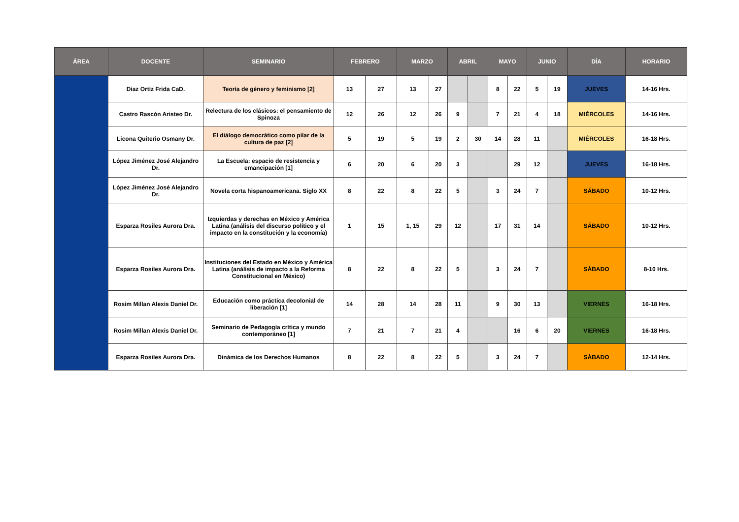| ÁREA | DOCENTE | SEMINARIO | FEBRERO | | MARZO | | ABRIL | | MAYO | | JUNIO | | DÍA | HORARIO |
| --- | --- | --- | --- | --- | --- | --- | --- | --- | --- | --- | --- | --- | --- | --- |
| | Diaz Ortiz Frida CaD. | Teoría de género y feminismo [2] | 13 | 27 | 13 | 27 | | | 8 | 22 | 5 | 19 | JUEVES | 14-16 Hrs. |
| | Castro Rascón Aristeo Dr. | Relectura de los clásicos: el pensamiento de Spinoza | 12 | 26 | 12 | 26 | 9 | | 7 | 21 | 4 | 18 | MIÉRCOLES | 14-16 Hrs. |
| | Licona Quiterio Osmany Dr. | El diálogo democrático como pilar de la cultura de paz [2] | 5 | 19 | 5 | 19 | 2 | 30 | 14 | 28 | 11 | | MIÉRCOLES | 16-18 Hrs. |
| | López Jiménez José Alejandro Dr. | La Escuela: espacio de resistencia y emancipación [1] | 6 | 20 | 6 | 20 | 3 | | | 29 | 12 | | JUEVES | 16-18 Hrs. |
| | López Jiménez José Alejandro Dr. | Novela corta hispanoamericana. Siglo XX | 8 | 22 | 8 | 22 | 5 | | 3 | 24 | 7 | | SÁBADO | 10-12 Hrs. |
| | Esparza Rosiles Aurora Dra. | Izquierdas y derechas en México y América Latina (análisis del discurso político y el impacto en la constitución y la economía) | 1 | 15 | 1, 15 | 29 | 12 | | 17 | 31 | 14 | | SÁBADO | 10-12 Hrs. |
| | Esparza Rosiles Aurora Dra. | Instituciones del Estado en México y América Latina (análisis de impacto a la Reforma Constitucional en México) | 8 | 22 | 8 | 22 | 5 | | 3 | 24 | 7 | | SÁBADO | 8-10 Hrs. |
| | Rosim Millan Alexis Daniel Dr. | Educación como práctica decolonial de liberación [1] | 14 | 28 | 14 | 28 | 11 | | 9 | 30 | 13 | | VIERNES | 16-18 Hrs. |
| | Rosim Millan Alexis Daniel Dr. | Seminario de Pedagogía crítica y mundo contemporáneo [1] | 7 | 21 | 7 | 21 | 4 | | | 16 | 6 | 20 | VIERNES | 16-18 Hrs. |
| | Esparza Rosiles Aurora Dra. | Dinámica de los Derechos Humanos | 8 | 22 | 8 | 22 | 5 | | 3 | 24 | 7 | | SÁBADO | 12-14 Hrs. |